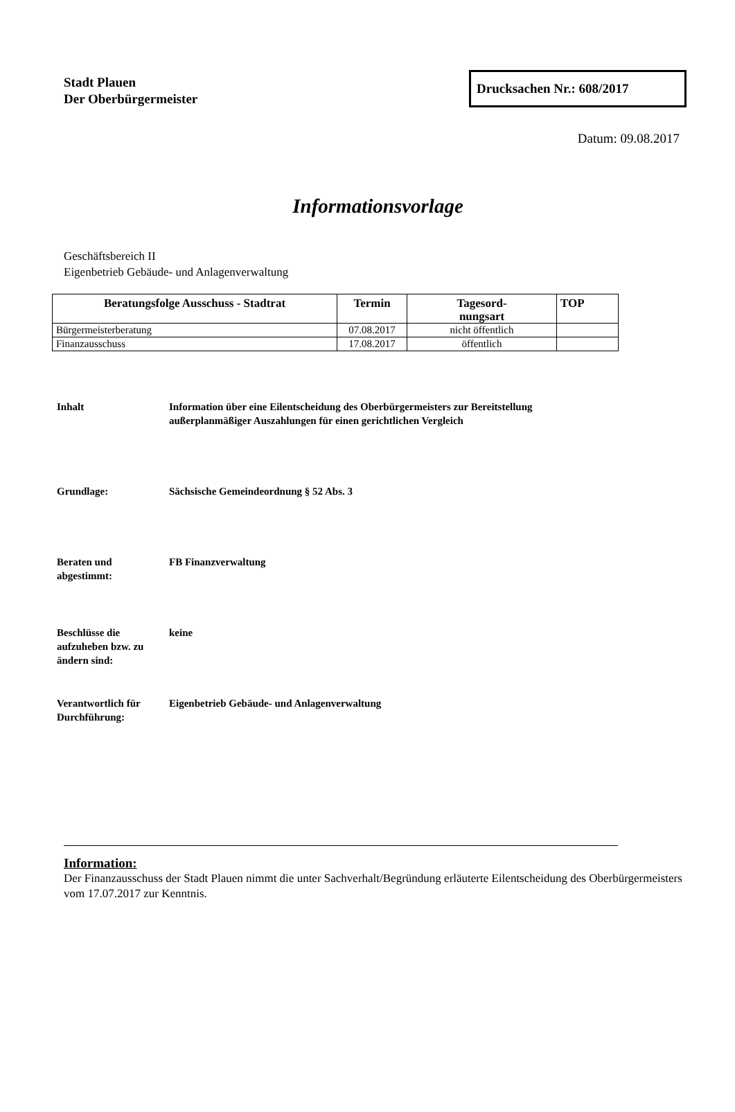Stadt Plauen
Der Oberbürgermeister
Drucksachen Nr.: 608/2017
Datum: 09.08.2017
Informationsvorlage
Geschäftsbereich II
Eigenbetrieb Gebäude- und Anlagenverwaltung
| Beratungsfolge Ausschuss - Stadtrat | Termin | Tagesord- nungsart | TOP |
| --- | --- | --- | --- |
| Bürgermeisterberatung | 07.08.2017 | nicht öffentlich | |
| Finanzausschuss | 17.08.2017 | öffentlich | |
Inhalt Information über eine Eilentscheidung des Oberbürgermeisters zur Bereitstellung außerplanmäßiger Auszahlungen für einen gerichtlichen Vergleich
Grundlage: Sächsische Gemeindeordnung § 52 Abs. 3
Beraten und
abgestimmt:
FB Finanzverwaltung
Beschlüsse die aufzuheben bzw. zu ändern sind:
keine
Verantwortlich für Durchführung:
Eigenbetrieb Gebäude- und Anlagenverwaltung
Information:
Der Finanzausschuss der Stadt Plauen nimmt die unter Sachverhalt/Begründung erläuterte Eilentscheidung des Oberbürgermeisters vom 17.07.2017 zur Kenntnis.